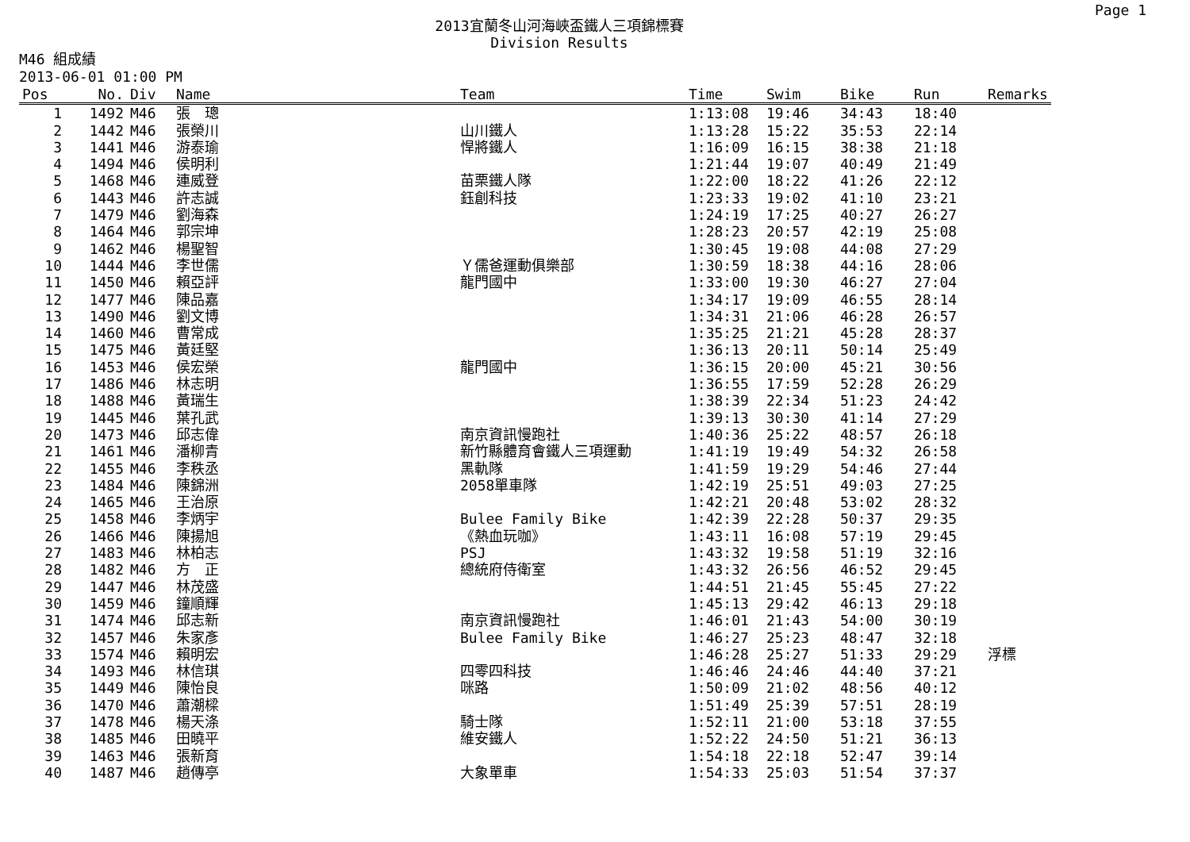Page 1
2013宜蘭冬山河海峽盃鐵人三項錦標賽
Division Results
M46 組成績
2013-06-01 01:00 PM
| Pos | No. | Div | Name | Team | Time | Swim | Bike | Run | Remarks |
| --- | --- | --- | --- | --- | --- | --- | --- | --- | --- |
| 1 | 1492 | M46 | 張 璁 | | 1:13:08 | 19:46 | 34:43 | 18:40 | |
| 2 | 1442 | M46 | 張榮川 | 山川鐵人 | 1:13:28 | 15:22 | 35:53 | 22:14 | |
| 3 | 1441 | M46 | 游泰瑜 | 悍將鐵人 | 1:16:09 | 16:15 | 38:38 | 21:18 | |
| 4 | 1494 | M46 | 侯明利 | | 1:21:44 | 19:07 | 40:49 | 21:49 | |
| 5 | 1468 | M46 | 連威登 | 苗栗鐵人隊 | 1:22:00 | 18:22 | 41:26 | 22:12 | |
| 6 | 1443 | M46 | 許志誠 | 鈺創科技 | 1:23:33 | 19:02 | 41:10 | 23:21 | |
| 7 | 1479 | M46 | 劉海森 | | 1:24:19 | 17:25 | 40:27 | 26:27 | |
| 8 | 1464 | M46 | 郭宗坤 | | 1:28:23 | 20:57 | 42:19 | 25:08 | |
| 9 | 1462 | M46 | 楊聖智 | | 1:30:45 | 19:08 | 44:08 | 27:29 | |
| 10 | 1444 | M46 | 李世儒 | Ｙ儒爸運動俱樂部 | 1:30:59 | 18:38 | 44:16 | 28:06 | |
| 11 | 1450 | M46 | 賴亞評 | 龍門國中 | 1:33:00 | 19:30 | 46:27 | 27:04 | |
| 12 | 1477 | M46 | 陳品嘉 | | 1:34:17 | 19:09 | 46:55 | 28:14 | |
| 13 | 1490 | M46 | 劉文博 | | 1:34:31 | 21:06 | 46:28 | 26:57 | |
| 14 | 1460 | M46 | 曹常成 | | 1:35:25 | 21:21 | 45:28 | 28:37 | |
| 15 | 1475 | M46 | 黃廷堅 | | 1:36:13 | 20:11 | 50:14 | 25:49 | |
| 16 | 1453 | M46 | 侯宏榮 | 龍門國中 | 1:36:15 | 20:00 | 45:21 | 30:56 | |
| 17 | 1486 | M46 | 林志明 | | 1:36:55 | 17:59 | 52:28 | 26:29 | |
| 18 | 1488 | M46 | 黃瑞生 | | 1:38:39 | 22:34 | 51:23 | 24:42 | |
| 19 | 1445 | M46 | 葉孔武 | | 1:39:13 | 30:30 | 41:14 | 27:29 | |
| 20 | 1473 | M46 | 邱志偉 | 南京資訊慢跑社 | 1:40:36 | 25:22 | 48:57 | 26:18 | |
| 21 | 1461 | M46 | 潘柳青 | 新竹縣體育會鐵人三項運動 | 1:41:19 | 19:49 | 54:32 | 26:58 | |
| 22 | 1455 | M46 | 李秩丞 | 黑軌隊 | 1:41:59 | 19:29 | 54:46 | 27:44 | |
| 23 | 1484 | M46 | 陳錦洲 | 2058單車隊 | 1:42:19 | 25:51 | 49:03 | 27:25 | |
| 24 | 1465 | M46 | 王治原 | | 1:42:21 | 20:48 | 53:02 | 28:32 | |
| 25 | 1458 | M46 | 李炳宇 | Bulee Family Bike | 1:42:39 | 22:28 | 50:37 | 29:35 | |
| 26 | 1466 | M46 | 陳揚旭 | 《熱血玩咖》 | 1:43:11 | 16:08 | 57:19 | 29:45 | |
| 27 | 1483 | M46 | 林柏志 | PSJ | 1:43:32 | 19:58 | 51:19 | 32:16 | |
| 28 | 1482 | M46 | 方 正 | 總統府侍衛室 | 1:43:32 | 26:56 | 46:52 | 29:45 | |
| 29 | 1447 | M46 | 林茂盛 | | 1:44:51 | 21:45 | 55:45 | 27:22 | |
| 30 | 1459 | M46 | 鐘順輝 | | 1:45:13 | 29:42 | 46:13 | 29:18 | |
| 31 | 1474 | M46 | 邱志新 | 南京資訊慢跑社 | 1:46:01 | 21:43 | 54:00 | 30:19 | |
| 32 | 1457 | M46 | 朱家彥 | Bulee Family Bike | 1:46:27 | 25:23 | 48:47 | 32:18 | |
| 33 | 1574 | M46 | 賴明宏 | | 1:46:28 | 25:27 | 51:33 | 29:29 | 浮標 |
| 34 | 1493 | M46 | 林信琪 | 四零四科技 | 1:46:46 | 24:46 | 44:40 | 37:21 | |
| 35 | 1449 | M46 | 陳怡良 | 咪路 | 1:50:09 | 21:02 | 48:56 | 40:12 | |
| 36 | 1470 | M46 | 蕭潮樑 | | 1:51:49 | 25:39 | 57:51 | 28:19 | |
| 37 | 1478 | M46 | 楊天涤 | 騎士隊 | 1:52:11 | 21:00 | 53:18 | 37:55 | |
| 38 | 1485 | M46 | 田曉平 | 維安鐵人 | 1:52:22 | 24:50 | 51:21 | 36:13 | |
| 39 | 1463 | M46 | 張新育 | | 1:54:18 | 22:18 | 52:47 | 39:14 | |
| 40 | 1487 | M46 | 趙傳亭 | 大象單車 | 1:54:33 | 25:03 | 51:54 | 37:37 | |